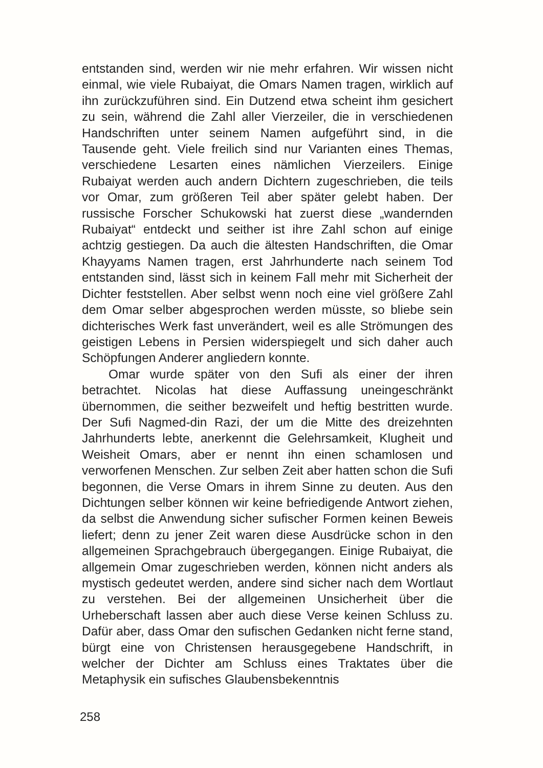entstanden sind, werden wir nie mehr erfahren. Wir wissen nicht einmal, wie viele Rubaiyat, die Omars Namen tragen, wirklich auf ihn zurückzuführen sind. Ein Dutzend etwa scheint ihm gesichert zu sein, während die Zahl aller Vierzeiler, die in verschiedenen Handschriften unter seinem Namen aufgeführt sind, in die Tausende geht. Viele freilich sind nur Varianten eines Themas, verschiedene Lesarten eines nämlichen Vierzeilers. Einige Rubaiyat werden auch andern Dichtern zugeschrieben, die teils vor Omar, zum größeren Teil aber später gelebt haben. Der russische Forscher Schukowski hat zuerst diese „wandernden Rubaiyat“ entdeckt und seither ist ihre Zahl schon auf einige achtzig gestiegen. Da auch die ältesten Handschriften, die Omar Khayyams Namen tragen, erst Jahrhunderte nach seinem Tod entstanden sind, lässt sich in keinem Fall mehr mit Sicherheit der Dichter feststellen. Aber selbst wenn noch eine viel größere Zahl dem Omar selber abgesprochen werden müsste, so bliebe sein dichterisches Werk fast unverändert, weil es alle Strömungen des geistigen Lebens in Persien widerspiegelt und sich daher auch Schöpfungen Anderer angliedern konnte.
Omar wurde später von den Sufi als einer der ihren betrachtet. Nicolas hat diese Auffassung uneingeschränkt übernommen, die seither bezweifelt und heftig bestritten wurde. Der Sufi Nagmed-din Razi, der um die Mitte des dreizehnten Jahrhunderts lebte, anerkennt die Gelehrsamkeit, Klugheit und Weisheit Omars, aber er nennt ihn einen schamlosen und verworfenen Menschen. Zur selben Zeit aber hatten schon die Sufi begonnen, die Verse Omars in ihrem Sinne zu deuten. Aus den Dichtungen selber können wir keine befriedigende Antwort ziehen, da selbst die Anwendung sicher sufischer Formen keinen Beweis liefert; denn zu jener Zeit waren diese Ausdrücke schon in den allgemeinen Sprachgebrauch übergegangen. Einige Rubaiyat, die allgemein Omar zugeschrieben werden, können nicht anders als mystisch gedeutet werden, andere sind sicher nach dem Wortlaut zu verstehen. Bei der allgemeinen Unsicherheit über die Urheberschaft lassen aber auch diese Verse keinen Schluss zu. Dafür aber, dass Omar den sufischen Gedanken nicht ferne stand, bürgt eine von Christensen herausgegebene Handschrift, in welcher der Dichter am Schluss eines Traktates über die Metaphysik ein sufisches Glaubensbekenntnis
258